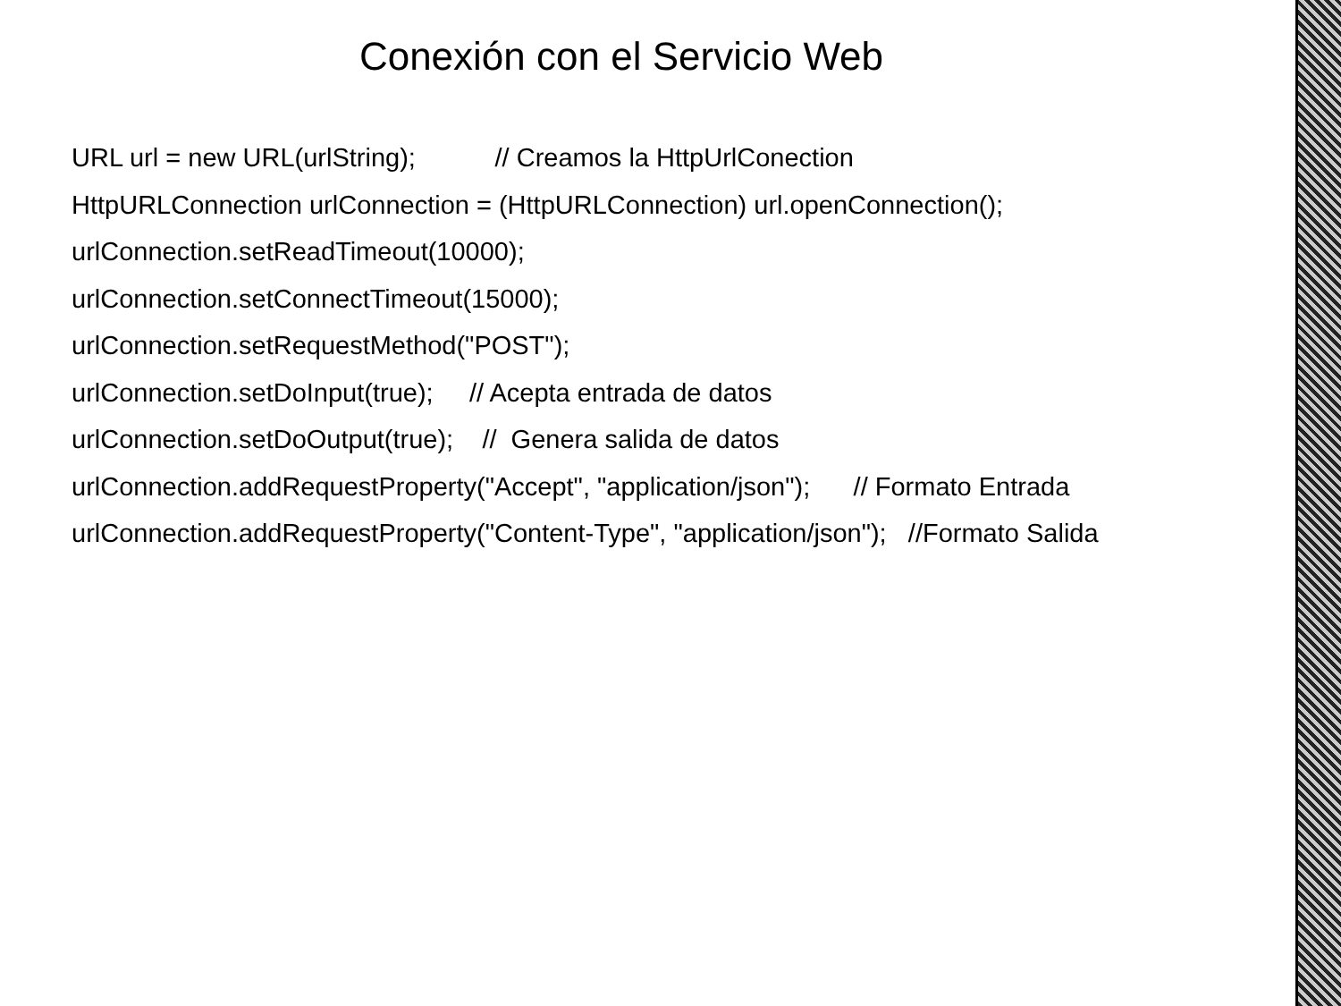Conexión con el Servicio Web
URL url = new URL(urlString); // Creamos la HttpUrlConection HttpURLConnection urlConnection = (HttpURLConnection) url.openConnection(); urlConnection.setReadTimeout(10000); urlConnection.setConnectTimeout(15000); urlConnection.setRequestMethod("POST"); urlConnection.setDoInput(true); // Acepta entrada de datos urlConnection.setDoOutput(true); // Genera salida de datos urlConnection.addRequestProperty("Accept", "application/json"); // Formato Entrada urlConnection.addRequestProperty("Content-Type", "application/json"); //Formato Salida